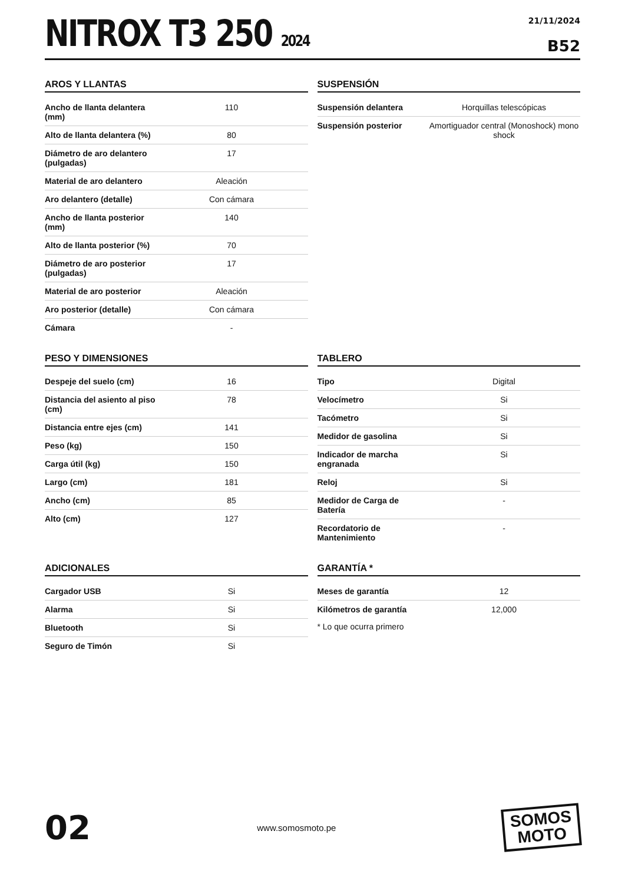NITROX T3 250 2024
21/11/2024
B52
AROS Y LLANTAS
| Ancho de llanta delantera (mm) | 110 |
| Alto de llanta delantera (%) | 80 |
| Diámetro de aro delantero (pulgadas) | 17 |
| Material de aro delantero | Aleación |
| Aro delantero (detalle) | Con cámara |
| Ancho de llanta posterior (mm) | 140 |
| Alto de llanta posterior (%) | 70 |
| Diámetro de aro posterior (pulgadas) | 17 |
| Material de aro posterior | Aleación |
| Aro posterior (detalle) | Con cámara |
| Cámara | - |
SUSPENSIÓN
| Suspensión delantera | Horquillas telescópicas |
| Suspensión posterior | Amortiguador central (Monoshock) mono shock |
PESO Y DIMENSIONES
| Despeje del suelo (cm) | 16 |
| Distancia del asiento al piso (cm) | 78 |
| Distancia entre ejes (cm) | 141 |
| Peso (kg) | 150 |
| Carga útil (kg) | 150 |
| Largo (cm) | 181 |
| Ancho (cm) | 85 |
| Alto (cm) | 127 |
TABLERO
| Tipo | Digital |
| Velocímetro | Si |
| Tacómetro | Si |
| Medidor de gasolina | Si |
| Indicador de marcha engranada | Si |
| Reloj | Si |
| Medidor de Carga de Batería | - |
| Recordatorio de Mantenimiento | - |
ADICIONALES
| Cargador USB | Si |
| Alarma | Si |
| Bluetooth | Si |
| Seguro de Timón | Si |
GARANTÍA *
| Meses de garantía | 12 |
| Kilómetros de garantía | 12,000 |
* Lo que ocurra primero
02
www.somosmoto.pe
SOMOS
MOTO